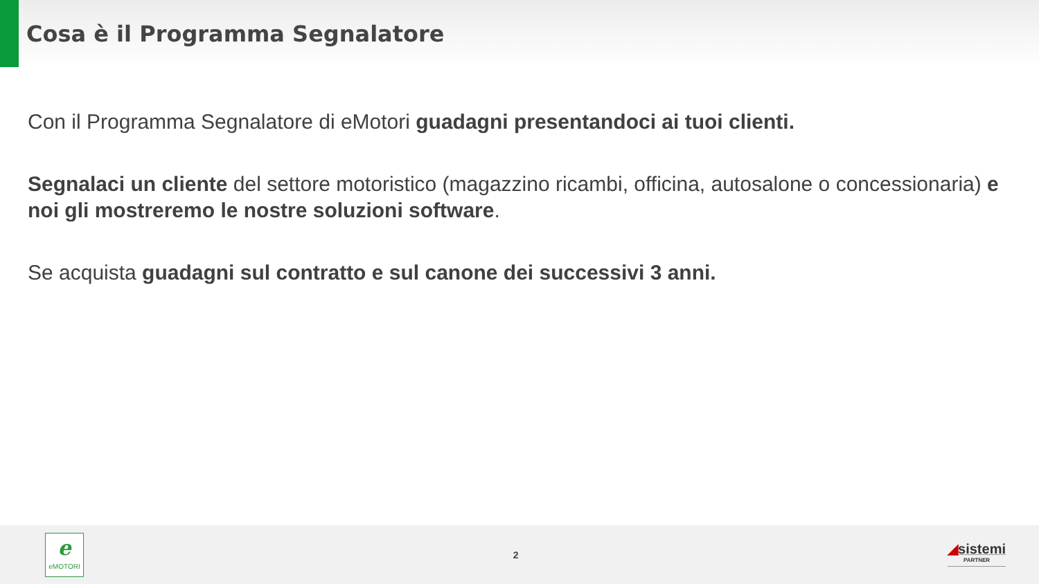Cosa è il Programma Segnalatore
Con il Programma Segnalatore di eMotori guadagni presentandoci ai tuoi clienti.
Segnalaci un cliente del settore motoristico (magazzino ricambi, officina, autosalone o concessionaria) e noi gli mostreremo le nostre soluzioni software.
Se acquista guadagni sul contratto e sul canone dei successivi 3 anni.
eeMOTORI
2
◢sistemi
PARTNER